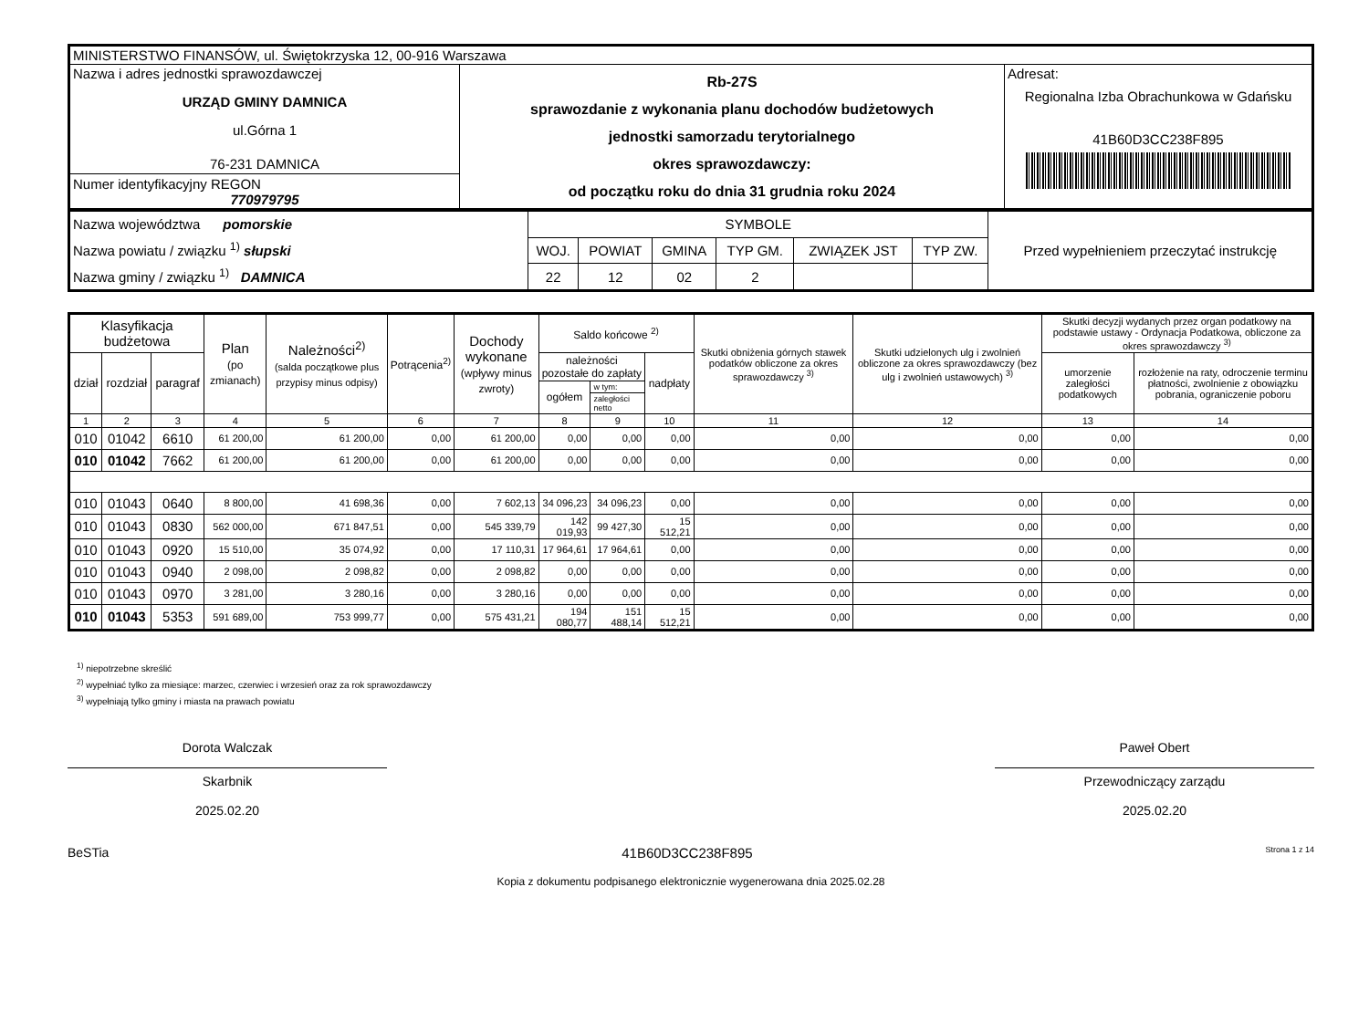| MINISTERSTWO FINANSÓW, ul. Świętokrzyska 12, 00-916 Warszawa | | |
| Nazwa i adres jednostki sprawozdawczej URZĄD GMINY DAMNICA ul.Górna 1 76-231 DAMNICA Numer identyfikacyjny REGON 770979795 | Rb-27S sprawozdanie z wykonania planu dochodów budżetowych jednostki samorzadu terytorialnego okres sprawozdawczy: od początku roku do dnia 31 grudnia roku 2024 | Adresat: Regionalna Izba Obrachunkowa w Gdańsku 41B60D3CC238F895 |
| Nazwa województwa pomorskie Nazwa powiatu / związku <sup>1)</sup> słupski Nazwa gminy / związku <sup>1)</sup> DAMNICA | SYMBOLE | | | | | | Przed wypełnieniem przeczytać instrukcję |
| | WOJ. | POWIAT | GMINA | TYP GM. | ZWIĄZEK JST | TYP ZW. | |
| | 22 | 12 | 02 | 2 | | | |
| Klasyfikacja budżetowa | | | Plan (po zmianach) | Należności<sup>2)</sup> (salda początkowe plus przypisy minus odpisy) | Potrącenia<sup>2)</sup> | Dochody wykonane (wpływy minus zwroty) | Saldo końcowe <sup>2)</sup> | | | Skutki obniżenia górnych stawek podatków obliczone za okres sprawozdawczy <sup>3)</sup> | Skutki udzielonych ulg i zwolnień obliczone za okres sprawozdawczy (bez ulg i zwolnień ustawowych) <sup>3)</sup> | Skutki decyzji wydanych przez organ podatkowy na podstawie ustawy - Ordynacja Podatkowa, obliczone za okres sprawozdawczy <sup>3)</sup> | |
| --- | --- | --- | --- | --- | --- | --- | --- | --- | --- | --- | --- | --- | --- |
| dział | rozdział | paragraf | | | | | należności pozostałe do zapłaty | | nadpłaty | | | umorzenie zaległości podatkowych | rozłożenie na raty, odroczenie terminu płatności, zwolnienie z obowiązku pobrania, ograniczenie poboru |
| | | | | | | | ogółem | w tym: | | | | | |
| | | | | | | | | zaległości netto | | | | | |
| 1 | 2 | 3 | 4 | 5 | 6 | 7 | 8 | 9 | 10 | 11 | 12 | 13 | 14 |
| 010 | 01042 | 6610 | 61 200,00 | 61 200,00 | 0,00 | 61 200,00 | 0,00 | 0,00 | 0,00 | 0,00 | 0,00 | 0,00 | 0,00 |
| 010 | 01042 | 7662 | 61 200,00 | 61 200,00 | 0,00 | 61 200,00 | 0,00 | 0,00 | 0,00 | 0,00 | 0,00 | 0,00 | 0,00 |
| 010 | 01043 | 0640 | 8 800,00 | 41 698,36 | 0,00 | 7 602,13 | 34 096,23 | 34 096,23 | 0,00 | 0,00 | 0,00 | 0,00 | 0,00 |
| 010 | 01043 | 0830 | 562 000,00 | 671 847,51 | 0,00 | 545 339,79 | 142 019,93 | 99 427,30 | 15 512,21 | 0,00 | 0,00 | 0,00 | 0,00 |
| 010 | 01043 | 0920 | 15 510,00 | 35 074,92 | 0,00 | 17 110,31 | 17 964,61 | 17 964,61 | 0,00 | 0,00 | 0,00 | 0,00 | 0,00 |
| 010 | 01043 | 0940 | 2 098,00 | 2 098,82 | 0,00 | 2 098,82 | 0,00 | 0,00 | 0,00 | 0,00 | 0,00 | 0,00 | 0,00 |
| 010 | 01043 | 0970 | 3 281,00 | 3 280,16 | 0,00 | 3 280,16 | 0,00 | 0,00 | 0,00 | 0,00 | 0,00 | 0,00 | 0,00 |
| 010 | 01043 | 5353 | 591 689,00 | 753 999,77 | 0,00 | 575 431,21 | 194 080,77 | 151 488,14 | 15 512,21 | 0,00 | 0,00 | 0,00 | 0,00 |
<sup>1)</sup> niepotrzebne skreślić
<sup>2)</sup> wypełniać tylko za miesiące: marzec, czerwiec i wrzesień oraz za rok sprawozdawczy
<sup>3)</sup> wypełniają tylko gminy i miasta na prawach powiatu
Dorota Walczak
Skarbnik
2025.02.20
Paweł Obert
Przewodniczący zarządu
2025.02.20
BeSTia 41B60D3CC238F895 Strona 1 z 14
Kopia z dokumentu podpisanego elektronicznie wygenerowana dnia 2025.02.28